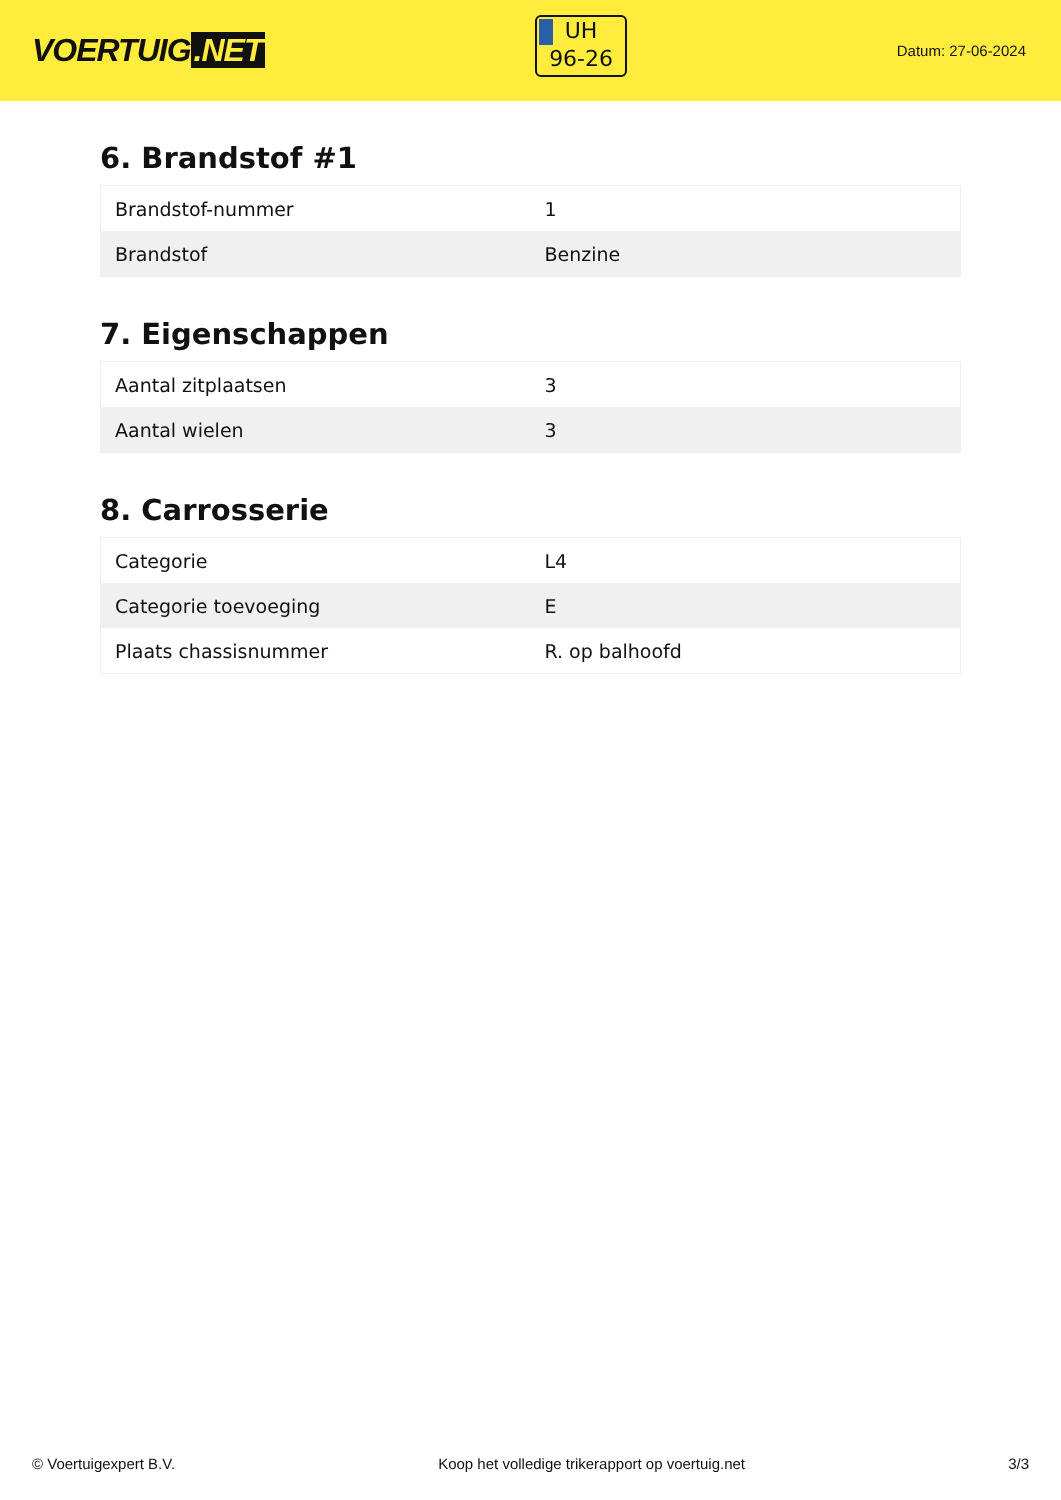VOERTUIG.NET
UH
96-26
Datum: 27-06-2024
6. Brandstof #1
| Brandstof-nummer | 1 |
| Brandstof | Benzine |
7. Eigenschappen
| Aantal zitplaatsen | 3 |
| Aantal wielen | 3 |
8. Carrosserie
| Categorie | L4 |
| Categorie toevoeging | E |
| Plaats chassisnummer | R. op balhoofd |
© Voertuigexpert B.V. Koop het volledige trikerapport op voertuig.net 3/3